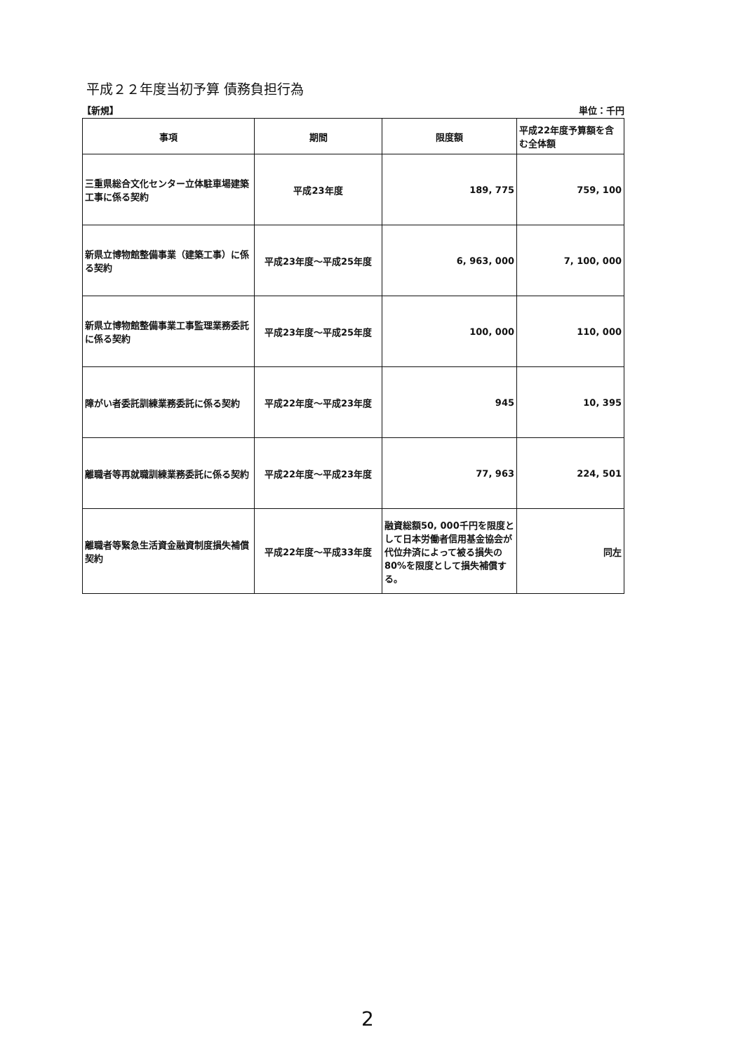平成２２年度当初予算 債務負担行為
【新規】 単位：千円
| 事項 | 期間 | 限度額 | 平成22年度予算額を含む全体額 |
| --- | --- | --- | --- |
| 三重県総合文化センター立体駐車場建築工事に係る契約 | 平成23年度 | 189, 775 | 759, 100 |
| 新県立博物館整備事業（建築工事）に係る契約 | 平成23年度～平成25年度 | 6, 963, 000 | 7, 100, 000 |
| 新県立博物館整備事業工事監理業務委託に係る契約 | 平成23年度～平成25年度 | 100, 000 | 110, 000 |
| 障がい者委託訓練業務委託に係る契約 | 平成22年度～平成23年度 | 945 | 10, 395 |
| 離職者等再就職訓練業務委託に係る契約 | 平成22年度～平成23年度 | 77, 963 | 224, 501 |
| 離職者等緊急生活資金融資制度損失補償契約 | 平成22年度～平成33年度 | 融資総額50, 000千円を限度として日本労働者信用基金協会が代位弁済によって被る損失の80%を限度として損失補償する。 | 同左 |
2